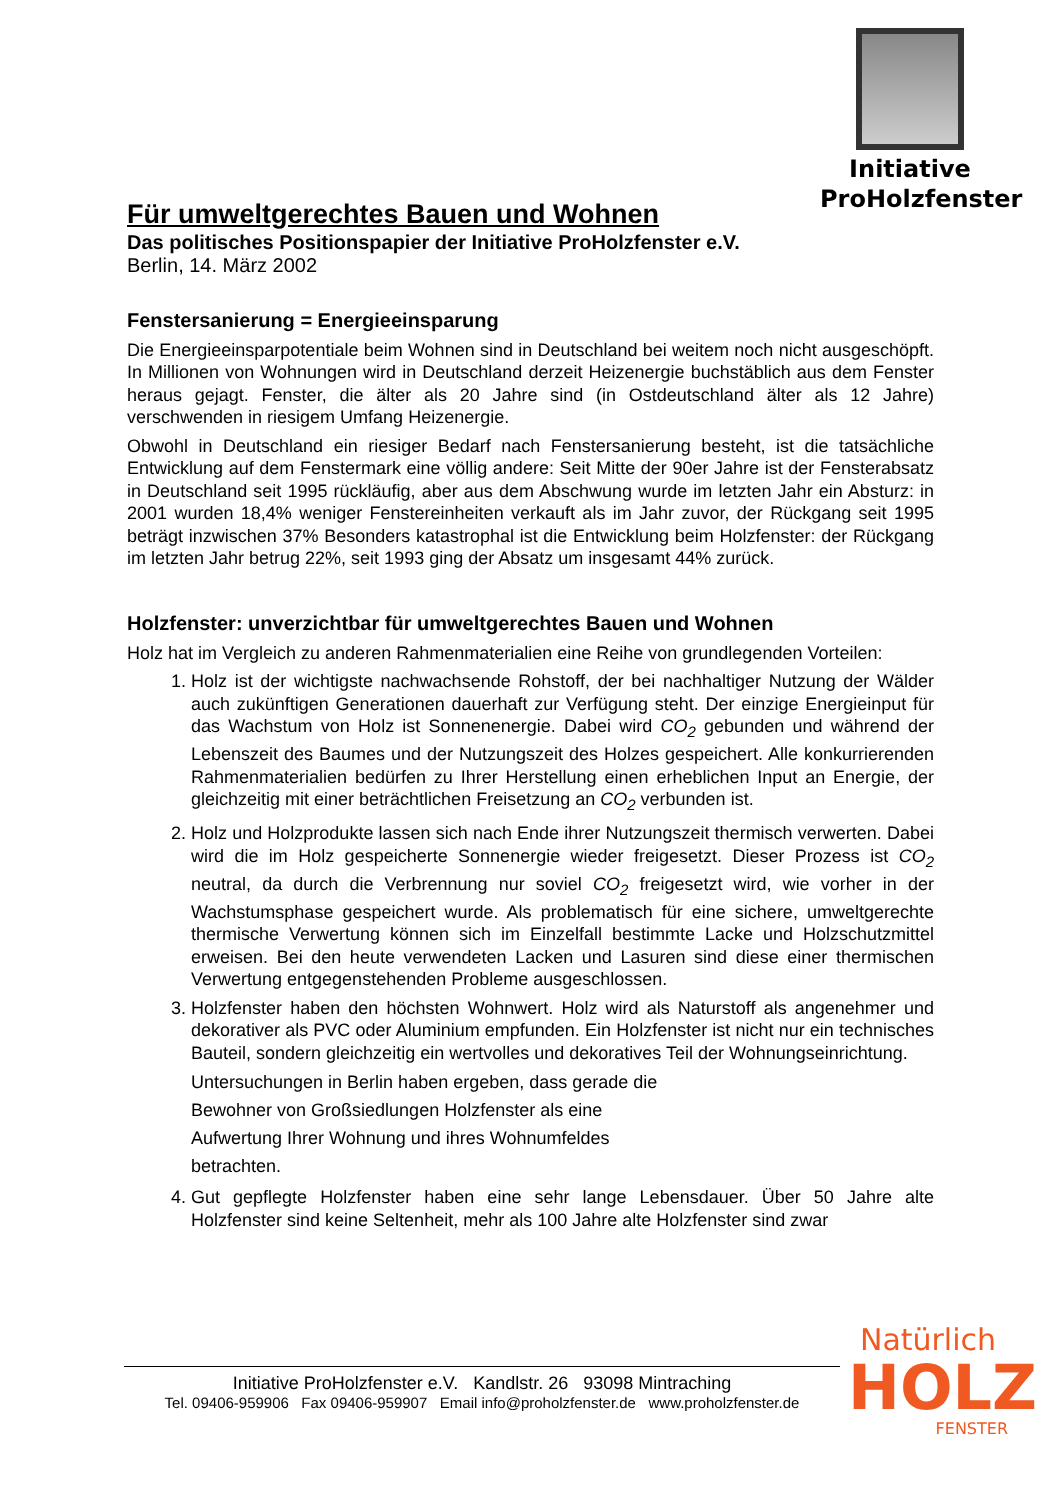Initiative
ProHolzfenster
Für umweltgerechtes Bauen und Wohnen
Das politisches Positionspapier der Initiative ProHolzfenster e.V.
Berlin, 14. März 2002
Fenstersanierung = Energieeinsparung
Die Energieeinsparpotentiale beim Wohnen sind in Deutschland bei weitem noch nicht ausgeschöpft. In Millionen von Wohnungen wird in Deutschland derzeit Heizenergie buchstäblich aus dem Fenster heraus gejagt. Fenster, die älter als 20 Jahre sind (in Ostdeutschland älter als 12 Jahre) verschwenden in riesigem Umfang Heizenergie.
Obwohl in Deutschland ein riesiger Bedarf nach Fenstersanierung besteht, ist die tatsächliche Entwicklung auf dem Fenstermark eine völlig andere: Seit Mitte der 90er Jahre ist der Fensterabsatz in Deutschland seit 1995 rückläufig, aber aus dem Abschwung wurde im letzten Jahr ein Absturz: in 2001 wurden 18,4% weniger Fenstereinheiten verkauft als im Jahr zuvor, der Rückgang seit 1995 beträgt inzwischen 37% Besonders katastrophal ist die Entwicklung beim Holzfenster: der Rückgang im letzten Jahr betrug 22%, seit 1993 ging der Absatz um insgesamt 44% zurück.
Holzfenster: unverzichtbar für umweltgerechtes Bauen und Wohnen
Holz hat im Vergleich zu anderen Rahmenmaterialien eine Reihe von grundlegenden Vorteilen:
1. Holz ist der wichtigste nachwachsende Rohstoff, der bei nachhaltiger Nutzung der Wälder auch zukünftigen Generationen dauerhaft zur Verfügung steht. Der einzige Energieinput für das Wachstum von Holz ist Sonnenenergie. Dabei wird CO<sub>2</sub> gebunden und während der Lebenszeit des Baumes und der Nutzungszeit des Holzes gespeichert. Alle konkurrierenden Rahmenmaterialien bedürfen zu Ihrer Herstellung einen erheblichen Input an Energie, der gleichzeitig mit einer beträchtlichen Freisetzung an CO<sub>2</sub> verbunden ist.
2. Holz und Holzprodukte lassen sich nach Ende ihrer Nutzungszeit thermisch verwerten. Dabei wird die im Holz gespeicherte Sonnenergie wieder freigesetzt. Dieser Prozess ist CO<sub>2</sub> neutral, da durch die Verbrennung nur soviel CO<sub>2</sub> freigesetzt wird, wie vorher in der Wachstumsphase gespeichert wurde. Als problematisch für eine sichere, umweltgerechte thermische Verwertung können sich im Einzelfall bestimmte Lacke und Holzschutzmittel erweisen. Bei den heute verwendeten Lacken und Lasuren sind diese einer thermischen Verwertung entgegenstehenden Probleme ausgeschlossen.
3. Holzfenster haben den höchsten Wohnwert. Holz wird als Naturstoff als angenehmer und dekorativer als PVC oder Aluminium empfunden. Ein Holzfenster ist nicht nur ein technisches Bauteil, sondern gleichzeitig ein wertvolles und dekoratives Teil der Wohnungseinrichtung.
Untersuchungen in Berlin haben ergeben, dass gerade die Bewohner von Großsiedlungen Holzfenster als eine Aufwertung Ihrer Wohnung und ihres Wohnumfeldes betrachten.
4. Gut gepflegte Holzfenster haben eine sehr lange Lebensdauer. Über 50 Jahre alte Holzfenster sind keine Seltenheit, mehr als 100 Jahre alte Holzfenster sind zwar
Initiative ProHolzfenster e.V. Kandlstr. 26 93098 Mintraching
Tel. 09406-959906 Fax 09406-959907 Email info@proholzfenster.de www.proholzfenster.de
Natürlich
HOLZ
FENSTER